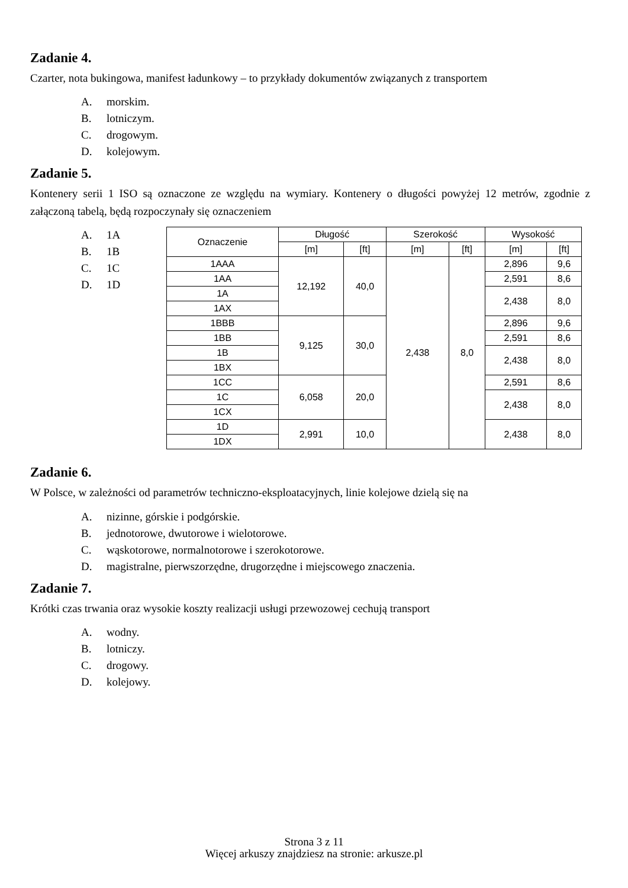Zadanie 4.
Czarter, nota bukingowa, manifest ładunkowy – to przykłady dokumentów związanych z transportem
A. morskim.
B. lotniczym.
C. drogowym.
D. kolejowym.
Zadanie 5.
Kontenery serii 1 ISO są oznaczone ze względu na wymiary. Kontenery o długości powyżej 12 metrów, zgodnie z załączoną tabelą, będą rozpoczynały się oznaczeniem
A. 1A
B. 1B
C. 1C
D. 1D
| Oznaczenie | Długość | | Szerokość | | Wysokość | |
| --- | --- | --- | --- | --- | --- | --- |
| | [m] | [ft] | [m] | [ft] | [m] | [ft] |
| 1AAA | 12,192 | 40,0 | 2,438 | 8,0 | 2,896 | 9,6 |
| 1AA | | | | | 2,591 | 8,6 |
| 1A | | | | | 2,438 | 8,0 |
| 1AX | | | | | | |
| 1BBB | 9,125 | 30,0 | | | 2,896 | 9,6 |
| 1BB | | | | | 2,591 | 8,6 |
| 1B | | | | | 2,438 | 8,0 |
| 1BX | | | | | | |
| 1CC | 6,058 | 20,0 | | | 2,591 | 8,6 |
| 1C | | | | | 2,438 | 8,0 |
| 1CX | | | | | | |
| 1D | 2,991 | 10,0 | | | 2,438 | 8,0 |
| 1DX | | | | | | |
Zadanie 6.
W Polsce, w zależności od parametrów techniczno-eksploatacyjnych, linie kolejowe dzielą się na
A. nizinne, górskie i podgórskie.
B. jednotorowe, dwutorowe i wielotorowe.
C. wąskotorowe, normalnotorowe i szerokotorowe.
D. magistralne, pierwszorzędne, drugorzędne i miejscowego znaczenia.
Zadanie 7.
Krótki czas trwania oraz wysokie koszty realizacji usługi przewozowej cechują transport
A. wodny.
B. lotniczy.
C. drogowy.
D. kolejowy.
Strona 3 z 11
Więcej arkuszy znajdziesz na stronie: arkusze.pl